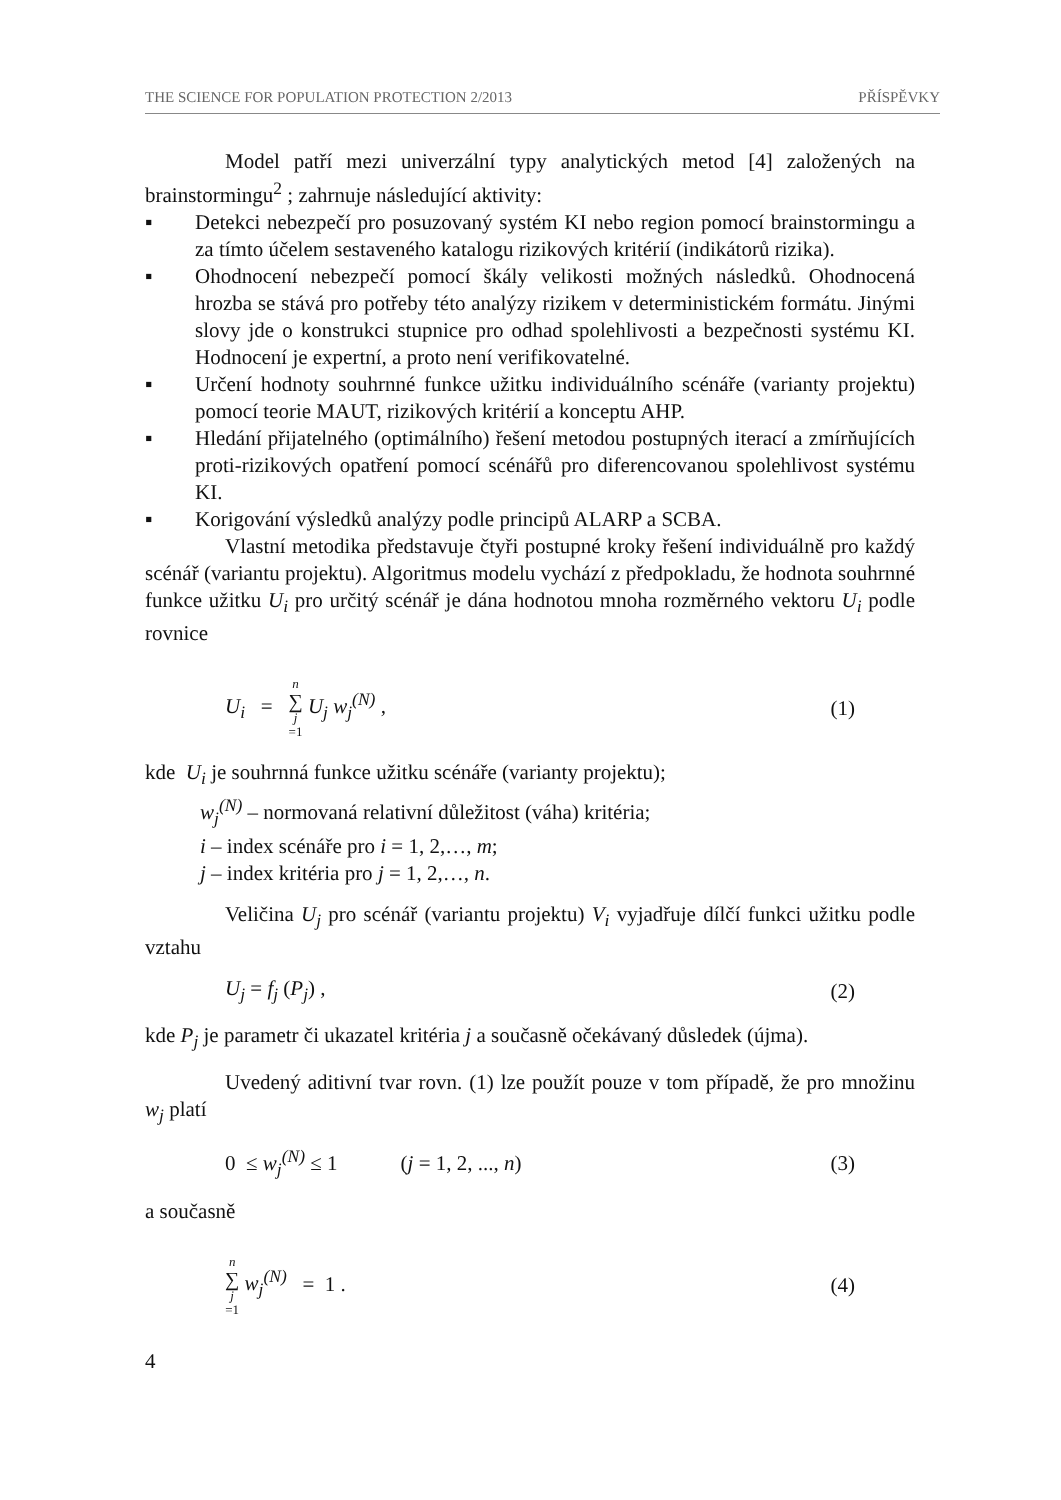THE SCIENCE FOR POPULATION PROTECTION 2/2013 PŘÍSPĚVKY
Model patří mezi univerzální typy analytických metod [4] založených na brainstormingu<sup>2</sup> ; zahrnuje následující aktivity:
▪ Detekci nebezpečí pro posuzovaný systém KI nebo region pomocí brainstormingu a za tímto účelem sestaveného katalogu rizikových kritérií (indikátorů rizika).
▪ Ohodnocení nebezpečí pomocí škály velikosti možných následků. Ohodnocená hrozba se stává pro potřeby této analýzy rizikem v deterministickém formátu. Jinými slovy jde o konstrukci stupnice pro odhad spolehlivosti a bezpečnosti systému KI. Hodnocení je expertní, a proto není verifikovatelné.
▪ Určení hodnoty souhrnné funkce užitku individuálního scénáře (varianty projektu) pomocí teorie MAUT, rizikových kritérií a konceptu AHP.
▪ Hledání přijatelného (optimálního) řešení metodou postupných iterací a zmírňujících proti-rizikových opatření pomocí scénářů pro diferencovanou spolehlivost systému KI.
▪ Korigování výsledků analýzy podle principů ALARP a SCBA.
Vlastní metodika představuje čtyři postupné kroky řešení individuálně pro každý scénář (variantu projektu). Algoritmus modelu vychází z předpokladu, že hodnota souhrnné funkce užitku U<sub>i</sub> pro určitý scénář je dána hodnotou mnoha rozměrného vektoru U<sub>i</sub> podle rovnice
U<sub>i</sub> = n ∑ j =1 U<sub>j</sub> w<sub>j</sub><sup>(N)</sup> , (1)
kde U<sub>i</sub> je souhrnná funkce užitku scénáře (varianty projektu);
w<sub>j</sub><sup>(N)</sup> – normovaná relativní důležitost (váha) kritéria;
i – index scénáře pro i = 1, 2,…, m;
j – index kritéria pro j = 1, 2,…, n.
Veličina U<sub>j</sub> pro scénář (variantu projektu) V<sub>i</sub> vyjadřuje dílčí funkci užitku podle vztahu
U<sub>j</sub> = f<sub>j</sub> (P<sub>j</sub>) , (2)
kde P<sub>j</sub> je parametr či ukazatel kritéria j a současně očekávaný důsledek (újma).
Uvedený aditivní tvar rovn. (1) lze použít pouze v tom případě, že pro množinu w<sub>j</sub> platí
0 ≤ w<sub>j</sub><sup>(N)</sup> ≤ 1 (j = 1, 2, ..., n) (3)
a současně
n ∑ j =1 w<sub>j</sub><sup>(N)</sup> = 1 . (4)
4